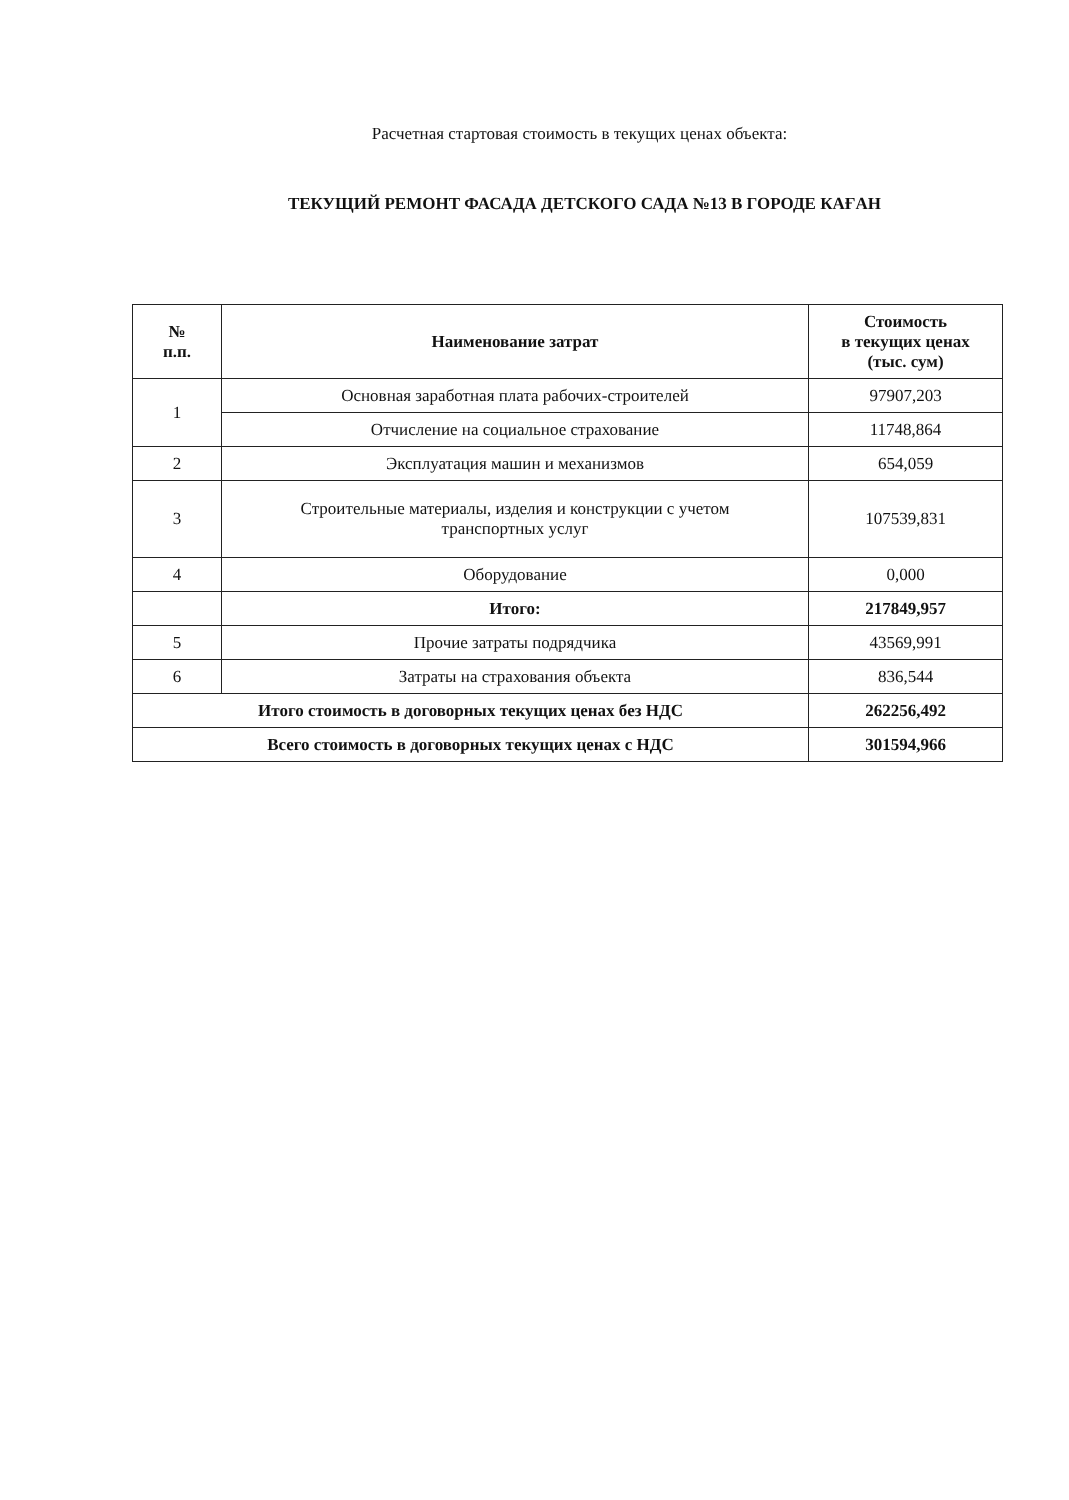Расчетная стартовая стоимость в текущих ценах объекта:
ТЕКУЩИЙ РЕМОНТ ФАСАДА ДЕТСКОГО САДА №13 В ГОРОДЕ КАҒАН
| № п.п. | Наименование затрат | Стоимость в текущих ценах (тыс. сум) |
| --- | --- | --- |
| 1 | Основная заработная плата рабочих-строителей | 97907,203 |
| | Отчисление на социальное страхование | 11748,864 |
| 2 | Эксплуатация машин и механизмов | 654,059 |
| 3 | Строительные материалы, изделия и конструкции с учетом транспортных услуг | 107539,831 |
| 4 | Оборудование | 0,000 |
| | Итого: | 217849,957 |
| 5 | Прочие затраты подрядчика | 43569,991 |
| 6 | Затраты на страхования объекта | 836,544 |
| Итого стоимость в договорных текущих ценах без НДС | | 262256,492 |
| Всего стоимость в договорных текущих ценах с НДС | | 301594,966 |